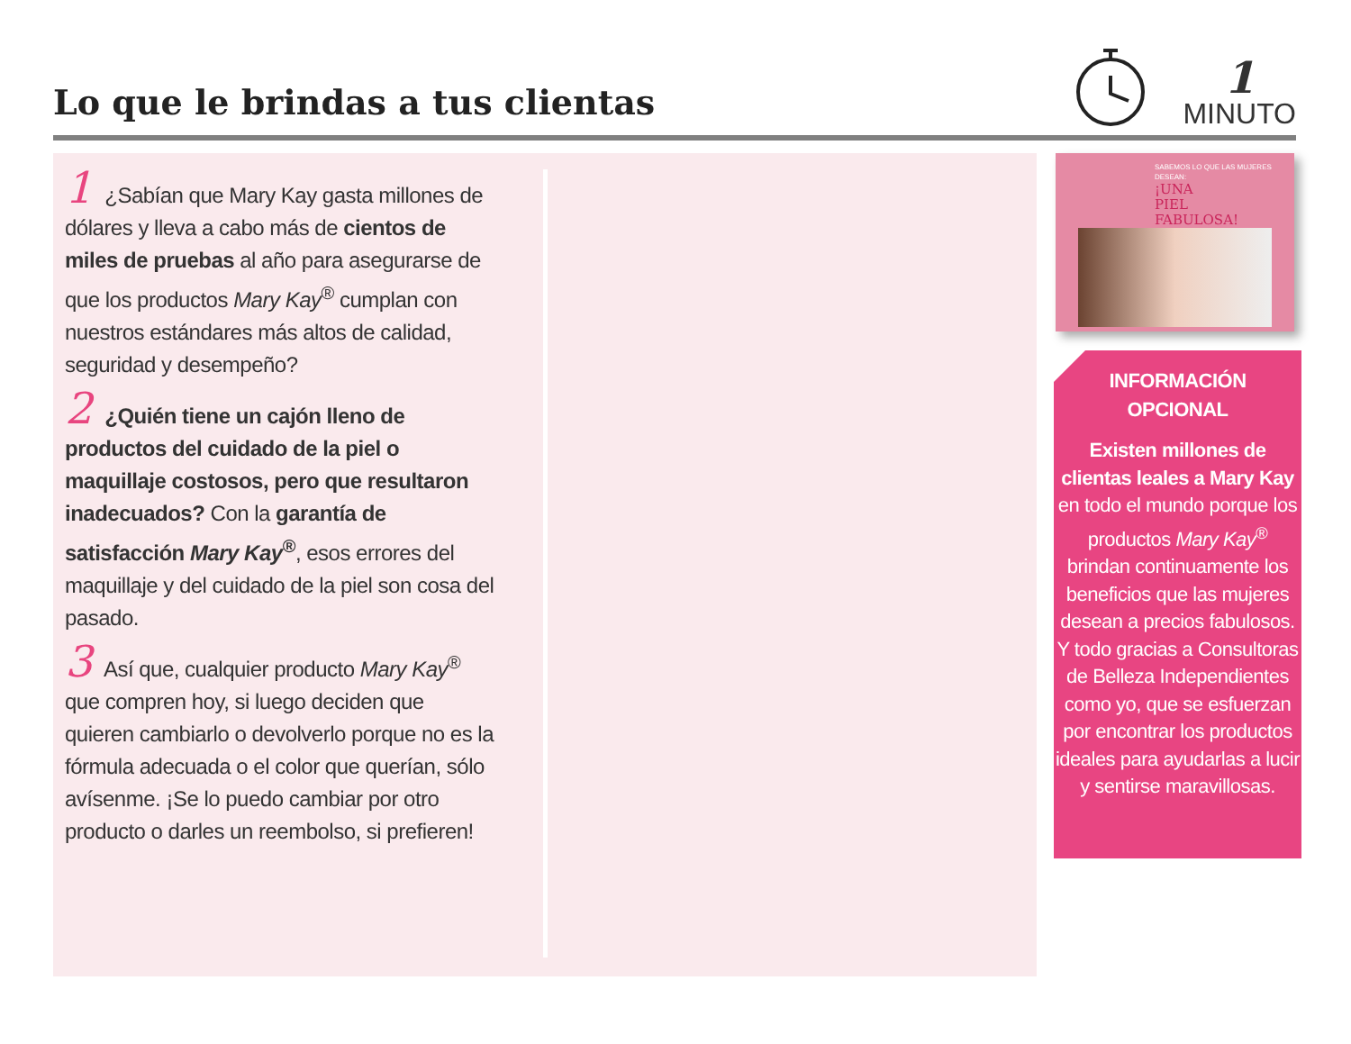Lo que le brindas a tus clientas
1
MINUTO
1 ¿Sabían que Mary Kay gasta millones de dólares y lleva a cabo más de cientos de miles de pruebas al año para asegurarse de que los productos Mary Kay<sup>®</sup> cumplan con nuestros estándares más altos de calidad, seguridad y desempeño?
2 ¿Quién tiene un cajón lleno de productos del cuidado de la piel o maquillaje costosos, pero que resultaron inadecuados? Con la garantía de satisfacción Mary Kay<sup>®</sup>, esos errores del maquillaje y del cuidado de la piel son cosa del pasado.
3 Así que, cualquier producto Mary Kay<sup>®</sup> que compren hoy, si luego deciden que quieren cambiarlo o devolverlo porque no es la fórmula adecuada o el color que querían, sólo avísenme. ¡Se lo puedo cambiar por otro producto o darles un reembolso, si prefieren!
SABEMOS LO QUE LAS MUJERES DESEAN:
¡UNA
PIEL
FABULOSA!
INFORMACIÓN
OPCIONAL
Existen millones de clientas leales a Mary Kay en todo el mundo porque los productos Mary Kay<sup>®</sup> brindan continuamente los beneficios que las mujeres desean a precios fabulosos. Y todo gracias a Consultoras de Belleza Independientes como yo, que se esfuerzan por encontrar los productos ideales para ayudarlas a lucir y sentirse maravillosas.